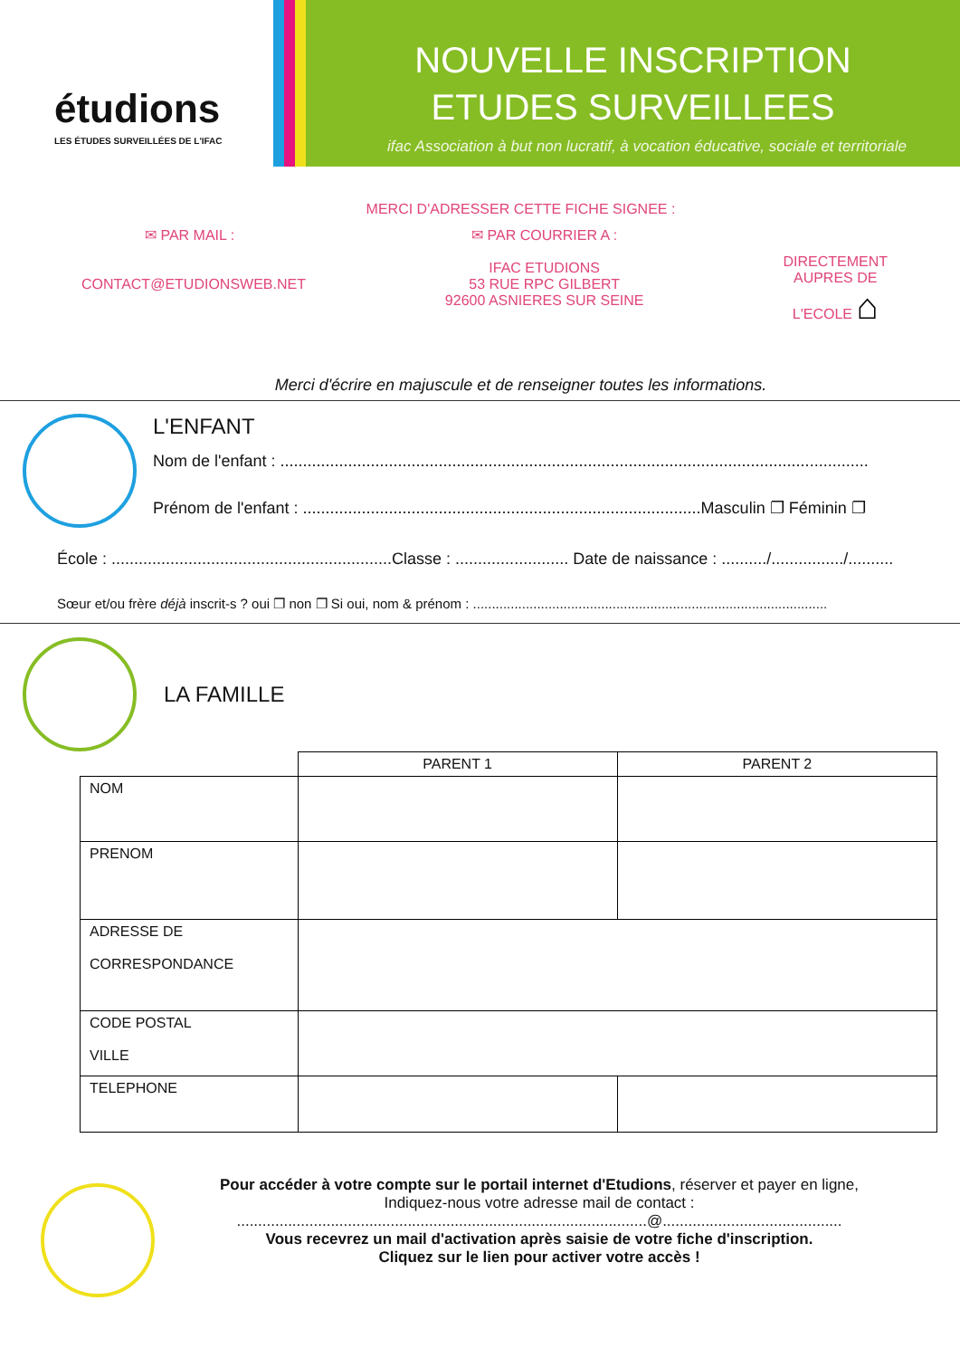étudions
LES ÉTUDES SURVEILLÉES DE L'IFAC
NOUVELLE INSCRIPTION
ETUDES SURVEILLEES
ifac Association à but non lucratif, à vocation éducative, sociale et territoriale
MERCI D'ADRESSER CETTE FICHE SIGNEE :
✉ PAR MAIL :
CONTACT@ETUDIONSWEB.NET
✉ PAR COURRIER A :
IFAC ETUDIONS
53 RUE RPC GILBERT
92600 ASNIERES SUR SEINE
DIRECTEMENT
AUPRES DE
L'ECOLE ⌂
Merci d'écrire en majuscule et de renseigner toutes les informations.
L'ENFANT
Nom de l'enfant : ..................................................................................................................................
Prénom de l'enfant : ........................................................................................Masculin ❐ Féminin ❐
École : ..............................................................Classe : ......................... Date de naissance : ........../................/..........
Sœur et/ou frère déjà inscrit-s ? oui ❐ non ❐ Si oui, nom & prénom : ..............................................................................................
LA FAMILLE
| | PARENT 1 | PARENT 2 |
| --- | --- | --- |
| NOM | | |
| PRENOM | | |
| ADRESSE DE CORRESPONDANCE | | |
| CODE POSTAL VILLE | | |
| TELEPHONE | | |
Pour accéder à votre compte sur le portail internet d'Etudions, réserver et payer en ligne,
Indiquez-nous votre adresse mail de contact :
................................................................................................@..........................................
Vous recevrez un mail d'activation après saisie de votre fiche d'inscription.
Cliquez sur le lien pour activer votre accès !